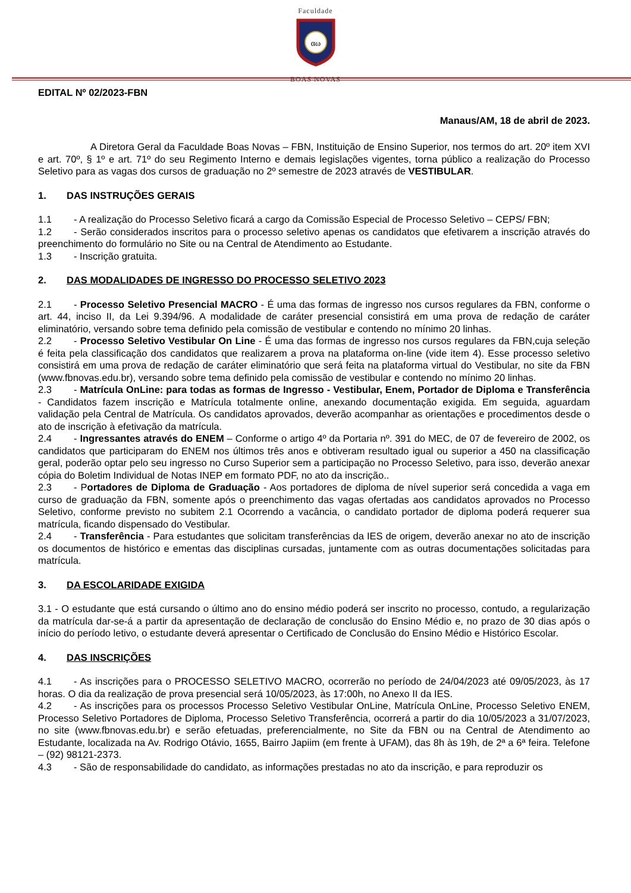Faculdade
αω
BOAS NOVAS
EDITAL Nº 02/2023-FBN
Manaus/AM, 18 de abril de 2023.
A Diretora Geral da Faculdade Boas Novas – FBN, Instituição de Ensino Superior, nos termos do art. 20º item XVI e art. 70º, § 1º e art. 71º do seu Regimento Interno e demais legislações vigentes, torna público a realização do Processo Seletivo para as vagas dos cursos de graduação no 2º semestre de 2023 através de VESTIBULAR.
1. DAS INSTRUÇÕES GERAIS
1.1 - A realização do Processo Seletivo ficará a cargo da Comissão Especial de Processo Seletivo – CEPS/ FBN;
1.2 - Serão considerados inscritos para o processo seletivo apenas os candidatos que efetivarem a inscrição através do preenchimento do formulário no Site ou na Central de Atendimento ao Estudante.
1.3 - Inscrição gratuita.
2. DAS MODALIDADES DE INGRESSO DO PROCESSO SELETIVO 2023
2.1 - Processo Seletivo Presencial MACRO - É uma das formas de ingresso nos cursos regulares da FBN, conforme o art. 44, inciso II, da Lei 9.394/96. A modalidade de caráter presencial consistirá em uma prova de redação de caráter eliminatório, versando sobre tema definido pela comissão de vestibular e contendo no mínimo 20 linhas.
2.2 - Processo Seletivo Vestibular On Line - É uma das formas de ingresso nos cursos regulares da FBN,cuja seleção é feita pela classificação dos candidatos que realizarem a prova na plataforma on-line (vide item 4). Esse processo seletivo consistirá em uma prova de redação de caráter eliminatório que será feita na plataforma virtual do Vestibular, no site da FBN (www.fbnovas.edu.br), versando sobre tema definido pela comissão de vestibular e contendo no mínimo 20 linhas.
2.3 - Matrícula OnLine: para todas as formas de Ingresso - Vestibular, Enem, Portador de Diploma e Transferência - Candidatos fazem inscrição e Matrícula totalmente online, anexando documentação exigida. Em seguida, aguardam validação pela Central de Matrícula. Os candidatos aprovados, deverão acompanhar as orientações e procedimentos desde o ato de inscrição à efetivação da matrícula.
2.4 - Ingressantes através do ENEM – Conforme o artigo 4º da Portaria nº. 391 do MEC, de 07 de fevereiro de 2002, os candidatos que participaram do ENEM nos últimos três anos e obtiveram resultado igual ou superior a 450 na classificação geral, poderão optar pelo seu ingresso no Curso Superior sem a participação no Processo Seletivo, para isso, deverão anexar cópia do Boletim Individual de Notas INEP em formato PDF, no ato da inscrição..
2.3 - Portadores de Diploma de Graduação - Aos portadores de diploma de nível superior será concedida a vaga em curso de graduação da FBN, somente após o preenchimento das vagas ofertadas aos candidatos aprovados no Processo Seletivo, conforme previsto no subitem 2.1 Ocorrendo a vacância, o candidato portador de diploma poderá requerer sua matrícula, ficando dispensado do Vestibular.
2.4 - Transferência - Para estudantes que solicitam transferências da IES de origem, deverão anexar no ato de inscrição os documentos de histórico e ementas das disciplinas cursadas, juntamente com as outras documentações solicitadas para matrícula.
3. DA ESCOLARIDADE EXIGIDA
3.1 - O estudante que está cursando o último ano do ensino médio poderá ser inscrito no processo, contudo, a regularização da matrícula dar-se-á a partir da apresentação de declaração de conclusão do Ensino Médio e, no prazo de 30 dias após o início do período letivo, o estudante deverá apresentar o Certificado de Conclusão do Ensino Médio e Histórico Escolar.
4. DAS INSCRIÇÕES
4.1 - As inscrições para o PROCESSO SELETIVO MACRO, ocorrerão no período de 24/04/2023 até 09/05/2023, às 17 horas. O dia da realização de prova presencial será 10/05/2023, às 17:00h, no Anexo II da IES.
4.2 - As inscrições para os processos Processo Seletivo Vestibular OnLine, Matrícula OnLine, Processo Seletivo ENEM, Processo Seletivo Portadores de Diploma, Processo Seletivo Transferência, ocorrerá a partir do dia 10/05/2023 a 31/07/2023, no site (www.fbnovas.edu.br) e serão efetuadas, preferencialmente, no Site da FBN ou na Central de Atendimento ao Estudante, localizada na Av. Rodrigo Otávio, 1655, Bairro Japiim (em frente à UFAM), das 8h às 19h, de 2ª a 6ª feira. Telefone – (92) 98121-2373.
4.3 - São de responsabilidade do candidato, as informações prestadas no ato da inscrição, e para reproduzir os